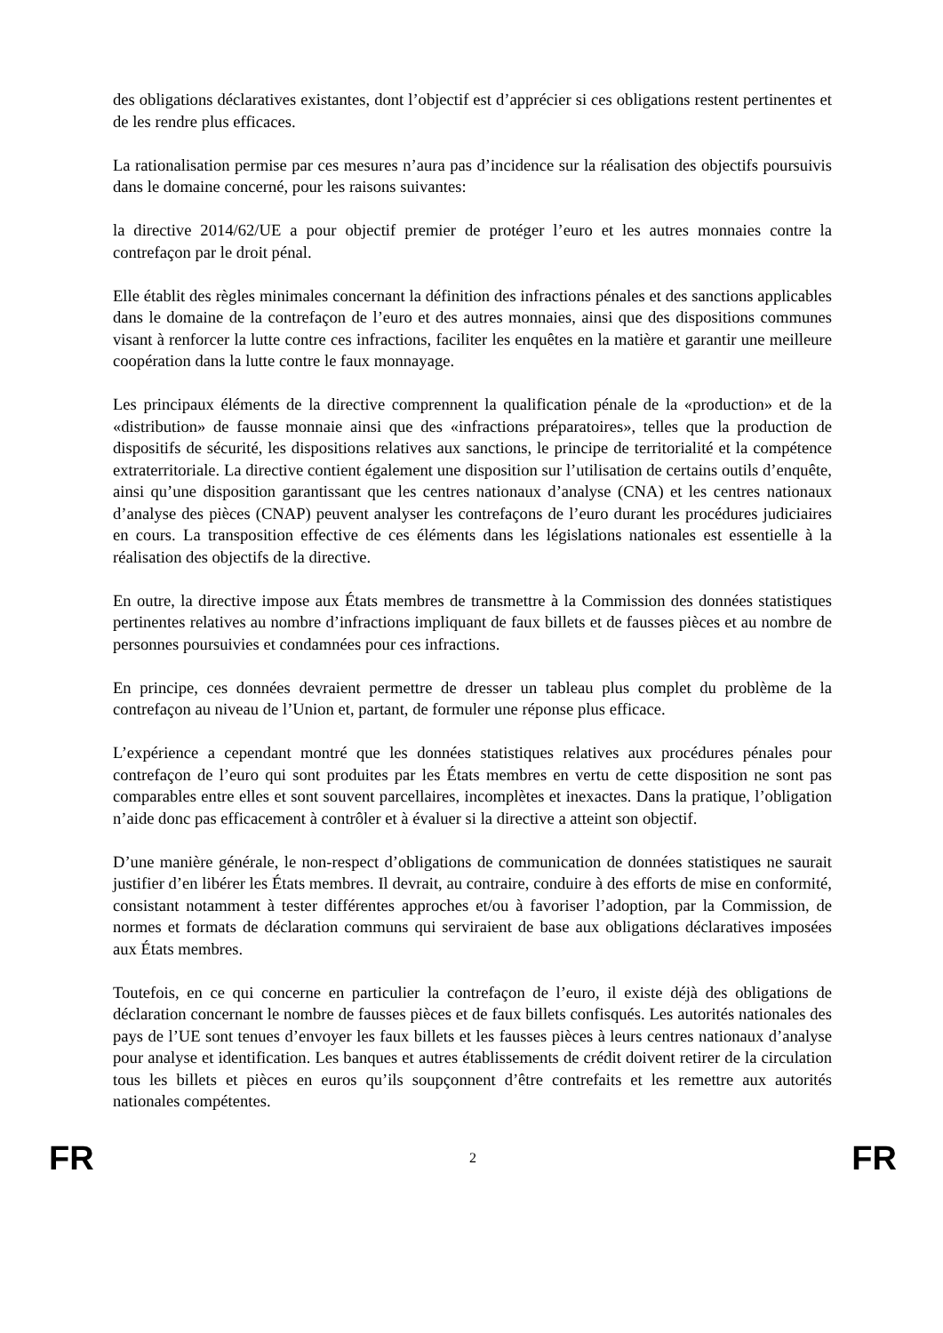des obligations déclaratives existantes, dont l’objectif est d’apprécier si ces obligations restent pertinentes et de les rendre plus efficaces.
La rationalisation permise par ces mesures n’aura pas d’incidence sur la réalisation des objectifs poursuivis dans le domaine concerné, pour les raisons suivantes:
la directive 2014/62/UE a pour objectif premier de protéger l’euro et les autres monnaies contre la contrefaçon par le droit pénal.
Elle établit des règles minimales concernant la définition des infractions pénales et des sanctions applicables dans le domaine de la contrefaçon de l’euro et des autres monnaies, ainsi que des dispositions communes visant à renforcer la lutte contre ces infractions, faciliter les enquêtes en la matière et garantir une meilleure coopération dans la lutte contre le faux monnayage.
Les principaux éléments de la directive comprennent la qualification pénale de la «production» et de la «distribution» de fausse monnaie ainsi que des «infractions préparatoires», telles que la production de dispositifs de sécurité, les dispositions relatives aux sanctions, le principe de territorialité et la compétence extraterritoriale. La directive contient également une disposition sur l’utilisation de certains outils d’enquête, ainsi qu’une disposition garantissant que les centres nationaux d’analyse (CNA) et les centres nationaux d’analyse des pièces (CNAP) peuvent analyser les contrefaçons de l’euro durant les procédures judiciaires en cours. La transposition effective de ces éléments dans les législations nationales est essentielle à la réalisation des objectifs de la directive.
En outre, la directive impose aux États membres de transmettre à la Commission des données statistiques pertinentes relatives au nombre d’infractions impliquant de faux billets et de fausses pièces et au nombre de personnes poursuivies et condamnées pour ces infractions.
En principe, ces données devraient permettre de dresser un tableau plus complet du problème de la contrefaçon au niveau de l’Union et, partant, de formuler une réponse plus efficace.
L’expérience a cependant montré que les données statistiques relatives aux procédures pénales pour contrefaçon de l’euro qui sont produites par les États membres en vertu de cette disposition ne sont pas comparables entre elles et sont souvent parcellaires, incomplètes et inexactes. Dans la pratique, l’obligation n’aide donc pas efficacement à contrôler et à évaluer si la directive a atteint son objectif.
D’une manière générale, le non-respect d’obligations de communication de données statistiques ne saurait justifier d’en libérer les États membres. Il devrait, au contraire, conduire à des efforts de mise en conformité, consistant notamment à tester différentes approches et/ou à favoriser l’adoption, par la Commission, de normes et formats de déclaration communs qui serviraient de base aux obligations déclaratives imposées aux États membres.
Toutefois, en ce qui concerne en particulier la contrefaçon de l’euro, il existe déjà des obligations de déclaration concernant le nombre de fausses pièces et de faux billets confisqués. Les autorités nationales des pays de l’UE sont tenues d’envoyer les faux billets et les fausses pièces à leurs centres nationaux d’analyse pour analyse et identification. Les banques et autres établissements de crédit doivent retirer de la circulation tous les billets et pièces en euros qu’ils soupçonnent d’être contrefaits et les remettre aux autorités nationales compétentes.
FR 2 FR